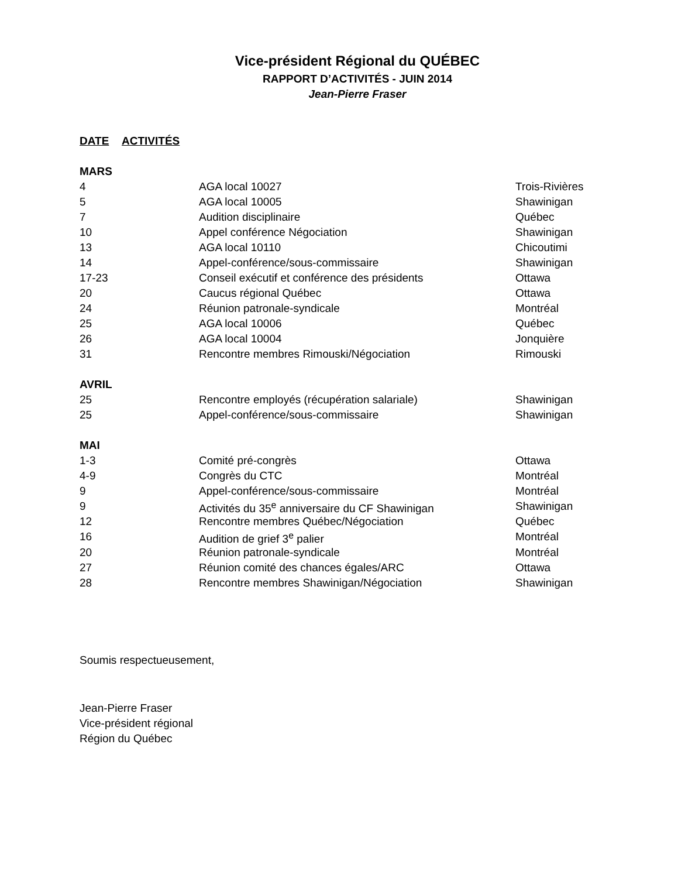Vice-président Régional du QUÉBEC
RAPPORT D’ACTIVITÉS - JUIN 2014
Jean-Pierre Fraser
| DATE | ACTIVITÉS |
| --- | --- |
| MARS | | |
| 4 | AGA local 10027 | Trois-Rivières |
| 5 | AGA local 10005 | Shawinigan |
| 7 | Audition disciplinaire | Québec |
| 10 | Appel conférence Négociation | Shawinigan |
| 13 | AGA local 10110 | Chicoutimi |
| 14 | Appel-conférence/sous-commissaire | Shawinigan |
| 17-23 | Conseil exécutif et conférence des présidents | Ottawa |
| 20 | Caucus régional Québec | Ottawa |
| 24 | Réunion patronale-syndicale | Montréal |
| 25 | AGA local 10006 | Québec |
| 26 | AGA local 10004 | Jonquière |
| 31 | Rencontre membres Rimouski/Négociation | Rimouski |
| AVRIL | | |
| 25 | Rencontre employés (récupération salariale) | Shawinigan |
| 25 | Appel-conférence/sous-commissaire | Shawinigan |
| MAI | | |
| 1-3 | Comité pré-congrès | Ottawa |
| 4-9 | Congrès du CTC | Montréal |
| 9 | Appel-conférence/sous-commissaire | Montréal |
| 9 | Activités du 35<sup>e</sup> anniversaire du CF Shawinigan | Shawinigan |
| 12 | Rencontre membres Québec/Négociation | Québec |
| 16 | Audition de grief 3<sup>e</sup> palier | Montréal |
| 20 | Réunion patronale-syndicale | Montréal |
| 27 | Réunion comité des chances égales/ARC | Ottawa |
| 28 | Rencontre membres Shawinigan/Négociation | Shawinigan |
Soumis respectueusement,
Jean-Pierre Fraser
Vice-président régional
Région du Québec